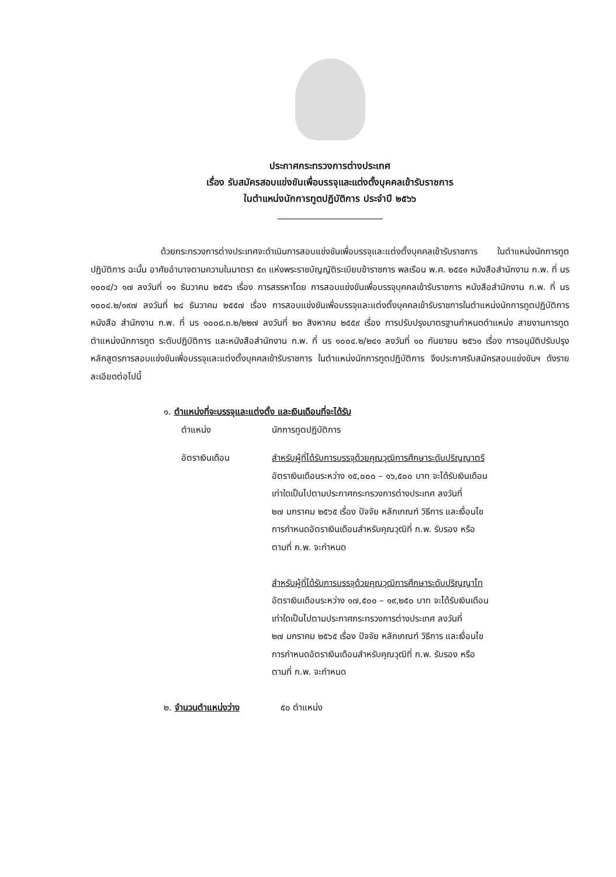ประกาศกระทรวงการต่างประเทศ
เรื่อง รับสมัครสอบแข่งขันเพื่อบรรจุและแต่งตั้งบุคคลเข้ารับราชการ
ในตำแหน่งนักการทูตปฏิบัติการ ประจำปี ๒๕๖๖
ด้วยกระทรวงการต่างประเทศจะดำเนินการสอบแข่งขันเพื่อบรรจุและแต่งตั้งบุคคลเข้ารับราชการ ในตำแหน่งนักการทูตปฏิบัติการ ฉะนั้น อาศัยอำนาจตามความในมาตรา ๕๓ แห่งพระราชบัญญัติระเบียบข้าราชการ พลเรือน พ.ศ. ๒๕๕๑ หนังสือสำนักงาน ก.พ. ที่ นร ๑๐๐๔/ว ๑๗ ลงวันที่ ๑๑ ธันวาคม ๒๕๕๖ เรื่อง การสรรหาโดย การสอบแข่งขันเพื่อบรรจุบุคคลเข้ารับราชการ หนังสือสำนักงาน ก.พ. ที่ นร ๑๐๐๔.๒/๑๙๗ ลงวันที่ ๒๔ ธันวาคม ๒๕๕๗ เรื่อง การสอบแข่งขันเพื่อบรรจุและแต่งตั้งบุคคลเข้ารับราชการในตำแหน่งนักการทูตปฏิบัติการ หนังสือ สำนักงาน ก.พ. ที่ นร ๑๐๐๘.๓.๒/๒๒๗ ลงวันที่ ๒๓ สิงหาคม ๒๕๕๙ เรื่อง การปรับปรุงมาตรฐานกำหนดตำแหน่ง สายงานการทูต ตำแหน่งนักการทูต ระดับปฏิบัติการ และหนังสือสำนักงาน ก.พ. ที่ นร ๑๐๐๔.๒/๒๔๑ ลงวันที่ ๑๐ กันยายน ๒๕๖๑ เรื่อง การอนุมัติปรับปรุงหลักสูตรการสอบแข่งขันเพื่อบรรจุและแต่งตั้งบุคคลเข้ารับราชการ ในตำแหน่งนักการทูตปฏิบัติการ จึงประกาศรับสมัครสอบแข่งขันฯ ดังรายละเอียดต่อไปนี้
๑. ตำแหน่งที่จะบรรจุและแต่งตั้ง และเงินเดือนที่จะได้รับ
ตำแหน่ง นักการทูตปฏิบัติการ
อัตราเงินเดือน สำหรับผู้ที่ได้รับการบรรจุด้วยคุณวุฒิการศึกษาระดับปริญญาตรี
อัตราเงินเดือนระหว่าง ๑๕,๐๐๐ – ๑๖,๕๐๐ บาท จะได้รับเงินเดือน
เท่าใดเป็นไปตามประกาศกระทรวงการต่างประเทศ ลงวันที่
๒๗ มกราคม ๒๕๖๕ เรื่อง ปัจจัย หลักเกณฑ์ วิธีการ และเงื่อนไข
การกำหนดอัตราเงินเดือนสำหรับคุณวุฒิที่ ก.พ. รับรอง หรือ
ตามที่ ก.พ. จะกำหนด
สำหรับผู้ที่ได้รับการบรรจุด้วยคุณวุฒิการศึกษาระดับปริญญาโท
อัตราเงินเดือนระหว่าง ๑๗,๕๐๐ – ๑๙,๒๕๐ บาท จะได้รับเงินเดือน
เท่าใดเป็นไปตามประกาศกระทรวงการต่างประเทศ ลงวันที่
๒๗ มกราคม ๒๕๖๕ เรื่อง ปัจจัย หลักเกณฑ์ วิธีการ และเงื่อนไข
การกำหนดอัตราเงินเดือนสำหรับคุณวุฒิที่ ก.พ. รับรอง หรือ
ตามที่ ก.พ. จะกำหนด
๒. จำนวนตำแหน่งว่าง ๕๐ ตำแหน่ง